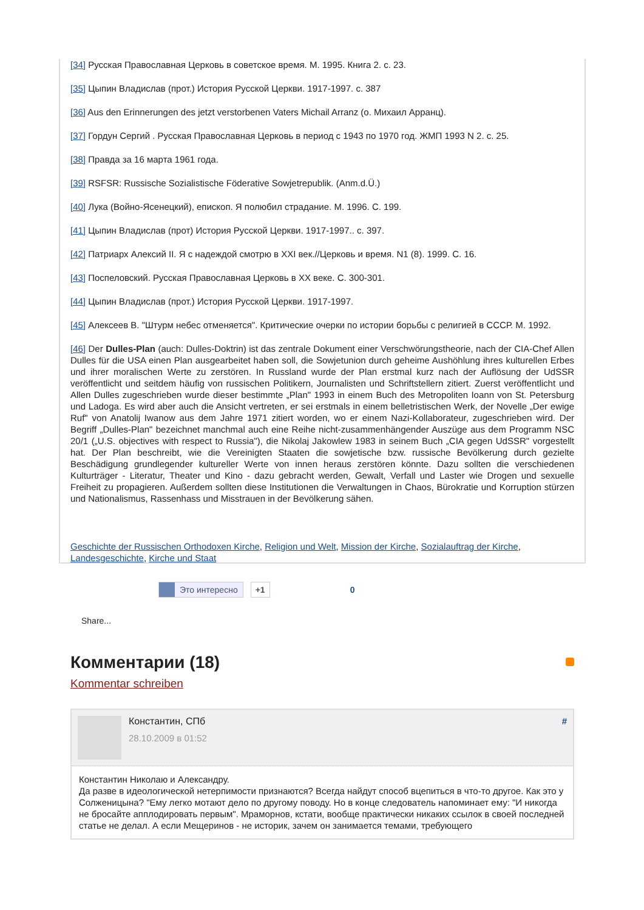[34] Русская Православная Церковь в советское время. М. 1995. Книга 2. с. 23.
[35] Цыпин Владислав (прот.) История Русской Церкви. 1917-1997. с. 387
[36] Aus den Erinnerungen des jetzt verstorbenen Vaters Michail Arranz (о. Михаил Арранц).
[37] Гордун Сергий . Русская Православная Церковь в период с 1943 по 1970 год. ЖМП 1993 N 2. с. 25.
[38] Правда за 16 марта 1961 года.
[39] RSFSR: Russische Sozialistische Föderative Sowjetrepublik. (Anm.d.Ü.)
[40] Лука (Войно-Ясенецкий), епископ. Я полюбил страдание. М. 1996. С. 199.
[41] Цыпин Владислав (прот) История Русской Церкви. 1917-1997.. с. 397.
[42] Патриарх Алексий II. Я с надеждой смотрю в XXI век.//Церковь и время. N1 (8). 1999. С. 16.
[43] Поспеловский. Русская Православная Церковь в XX веке. С. 300-301.
[44] Цыпин Владислав (прот.) История Русской Церкви. 1917-1997.
[45] Алексеев В. "Штурм небес отменяется". Критические очерки по истории борьбы с религией в СССР. М. 1992.
[46] Der Dulles-Plan (auch: Dulles-Doktrin) ist das zentrale Dokument einer Verschwörungstheorie, nach der CIA-Chef Allen Dulles für die USA einen Plan ausgearbeitet haben soll, die Sowjetunion durch geheime Aushöhlung ihres kulturellen Erbes und ihrer moralischen Werte zu zerstören. In Russland wurde der Plan erstmal kurz nach der Auflösung der UdSSR veröffentlicht und seitdem häufig von russischen Politikern, Journalisten und Schriftstellern zitiert. Zuerst veröffentlicht und Allen Dulles zugeschrieben wurde dieser bestimmte „Plan" 1993 in einem Buch des Metropoliten Ioann von St. Petersburg und Ladoga. Es wird aber auch die Ansicht vertreten, er sei erstmals in einem belletristischen Werk, der Novelle „Der ewige Ruf" von Anatolij Iwanow aus dem Jahre 1971 zitiert worden, wo er einem Nazi-Kollaborateur, zugeschrieben wird. Der Begriff „Dulles-Plan" bezeichnet manchmal auch eine Reihe nicht-zusammenhängender Auszüge aus dem Programm NSC 20/1 („U.S. objectives with respect to Russia"), die Nikolaj Jakowlew 1983 in seinem Buch „CIA gegen UdSSR" vorgestellt hat. Der Plan beschreibt, wie die Vereinigten Staaten die sowjetische bzw. russische Bevölkerung durch gezielte Beschädigung grundlegender kultureller Werte von innen heraus zerstören könnte. Dazu sollten die verschiedenen Kulturträger - Literatur, Theater und Kino - dazu gebracht werden, Gewalt, Verfall und Laster wie Drogen und sexuelle Freiheit zu propagieren. Außerdem sollten diese Institutionen die Verwaltungen in Chaos, Bürokratie und Korruption stürzen und Nationalismus, Rassenhass und Misstrauen in der Bevölkerung sähen.
Geschichte der Russischen Orthodoxen Kirche, Religion und Welt, Mission der Kirche, Sozialauftrag der Kirche, Landesgeschichte, Kirche und Staat
Это интересно +1 0
Share...
Комментарии (18)
Kommentar schreiben
Константин, СПб
28.10.2009 в 01:52
#
Константин Николаю и Александру.
Да разве в идеологической нетерпимости признаются? Всегда найдут способ вцепиться в что-то другое. Как это у Солженицына? "Ему легко мотают дело по другому поводу. Но в конце следователь напоминает ему: "И никогда не бросайте апплодировать первым". Мраморнов, кстати, вообще практически никаких ссылок в своей последней статье не делал. А если Мещеринов - не историк, зачем он занимается темами, требующего